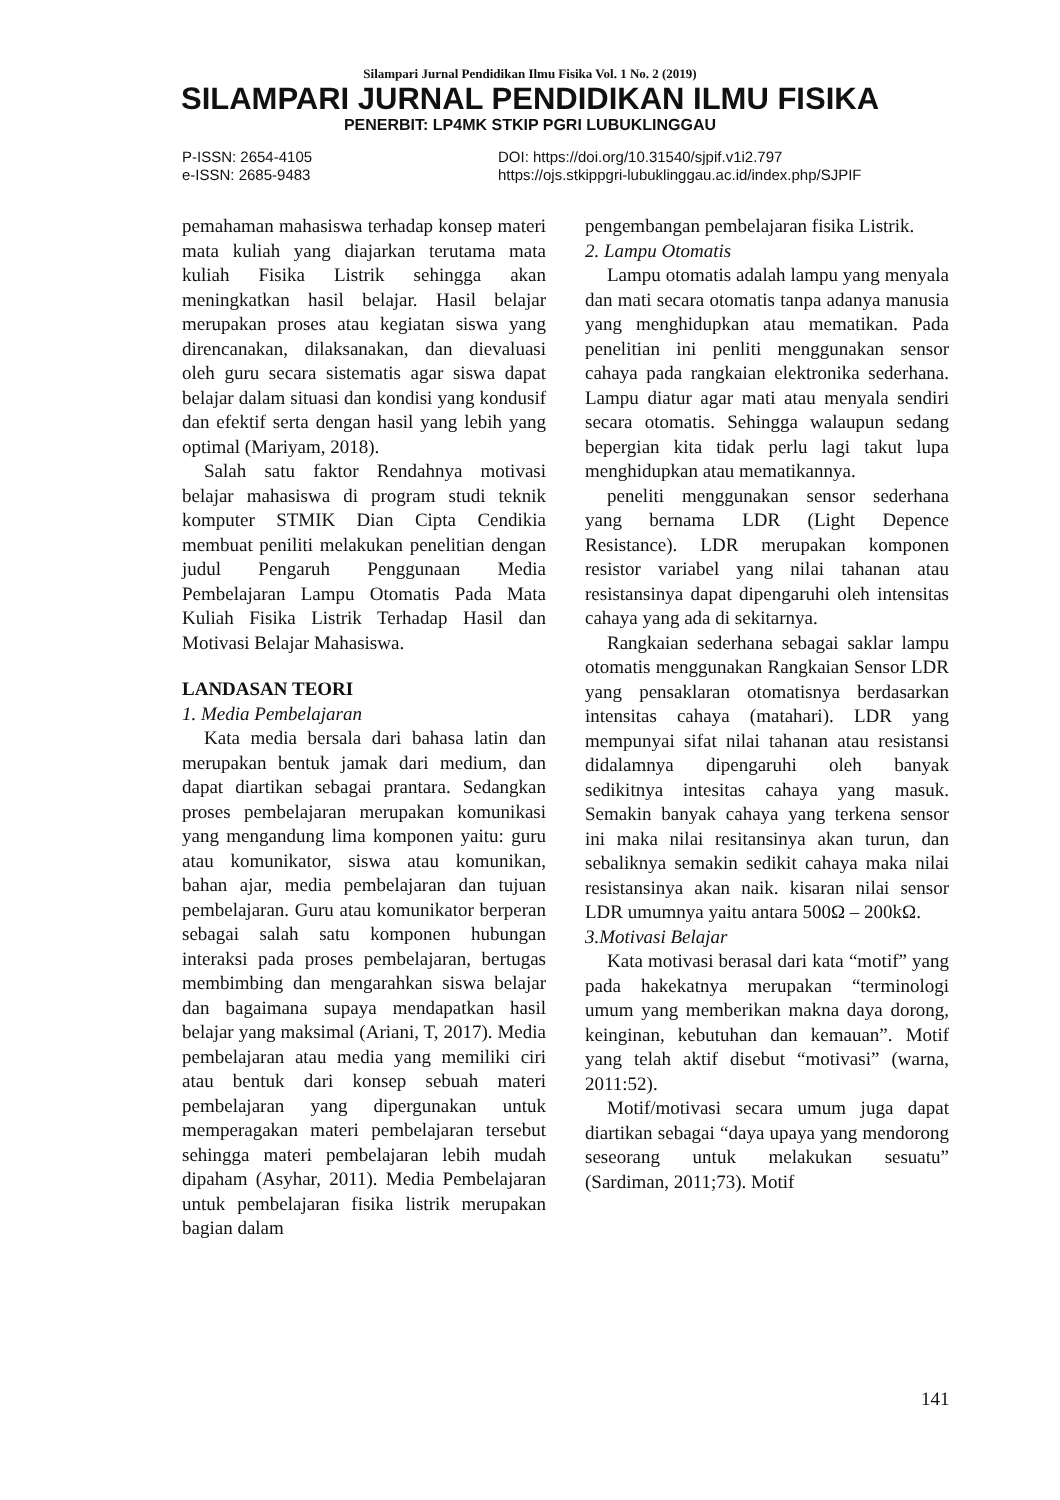Silampari Jurnal Pendidikan Ilmu Fisika Vol. 1 No. 2 (2019)
SILAMPARI JURNAL PENDIDIKAN ILMU FISIKA
PENERBIT: LP4MK STKIP PGRI LUBUKLINGGAU
P-ISSN: 2654-4105
e-ISSN: 2685-9483
DOI: https://doi.org/10.31540/sjpif.v1i2.797
https://ojs.stkippgri-lubuklinggau.ac.id/index.php/SJPIF
pemahaman mahasiswa terhadap konsep materi mata kuliah yang diajarkan terutama mata kuliah Fisika Listrik sehingga akan meningkatkan hasil belajar. Hasil belajar merupakan proses atau kegiatan siswa yang direncanakan, dilaksanakan, dan dievaluasi oleh guru secara sistematis agar siswa dapat belajar dalam situasi dan kondisi yang kondusif dan efektif serta dengan hasil yang lebih yang optimal (Mariyam, 2018).
Salah satu faktor Rendahnya motivasi belajar mahasiswa di program studi teknik komputer STMIK Dian Cipta Cendikia membuat peniliti melakukan penelitian dengan judul Pengaruh Penggunaan Media Pembelajaran Lampu Otomatis Pada Mata Kuliah Fisika Listrik Terhadap Hasil dan Motivasi Belajar Mahasiswa.
LANDASAN TEORI
1. Media Pembelajaran
Kata media bersala dari bahasa latin dan merupakan bentuk jamak dari medium, dan dapat diartikan sebagai prantara. Sedangkan proses pembelajaran merupakan komunikasi yang mengandung lima komponen yaitu: guru atau komunikator, siswa atau komunikan, bahan ajar, media pembelajaran dan tujuan pembelajaran. Guru atau komunikator berperan sebagai salah satu komponen hubungan interaksi pada proses pembelajaran, bertugas membimbing dan mengarahkan siswa belajar dan bagaimana supaya mendapatkan hasil belajar yang maksimal (Ariani, T, 2017). Media pembelajaran atau media yang memiliki ciri atau bentuk dari konsep sebuah materi pembelajaran yang dipergunakan untuk memperagakan materi pembelajaran tersebut sehingga materi pembelajaran lebih mudah dipaham (Asyhar, 2011). Media Pembelajaran untuk pembelajaran fisika listrik merupakan bagian dalam
pengembangan pembelajaran fisika Listrik.
2. Lampu Otomatis
Lampu otomatis adalah lampu yang menyala dan mati secara otomatis tanpa adanya manusia yang menghidupkan atau mematikan. Pada penelitian ini penliti menggunakan sensor cahaya pada rangkaian elektronika sederhana. Lampu diatur agar mati atau menyala sendiri secara otomatis. Sehingga walaupun sedang bepergian kita tidak perlu lagi takut lupa menghidupkan atau mematikannya.
peneliti menggunakan sensor sederhana yang bernama LDR (Light Depence Resistance). LDR merupakan komponen resistor variabel yang nilai tahanan atau resistansinya dapat dipengaruhi oleh intensitas cahaya yang ada di sekitarnya.
Rangkaian sederhana sebagai saklar lampu otomatis menggunakan Rangkaian Sensor LDR yang pensaklaran otomatisnya berdasarkan intensitas cahaya (matahari). LDR yang mempunyai sifat nilai tahanan atau resistansi didalamnya dipengaruhi oleh banyak sedikitnya intesitas cahaya yang masuk. Semakin banyak cahaya yang terkena sensor ini maka nilai resitansinya akan turun, dan sebaliknya semakin sedikit cahaya maka nilai resistansinya akan naik. kisaran nilai sensor LDR umumnya yaitu antara 500Ω – 200kΩ.
3.Motivasi Belajar
Kata motivasi berasal dari kata “motif” yang pada hakekatnya merupakan “terminologi umum yang memberikan makna daya dorong, keinginan, kebutuhan dan kemauan”. Motif yang telah aktif disebut “motivasi” (warna, 2011:52).
Motif/motivasi secara umum juga dapat diartikan sebagai “daya upaya yang mendorong seseorang untuk melakukan sesuatu” (Sardiman, 2011;73). Motif
141